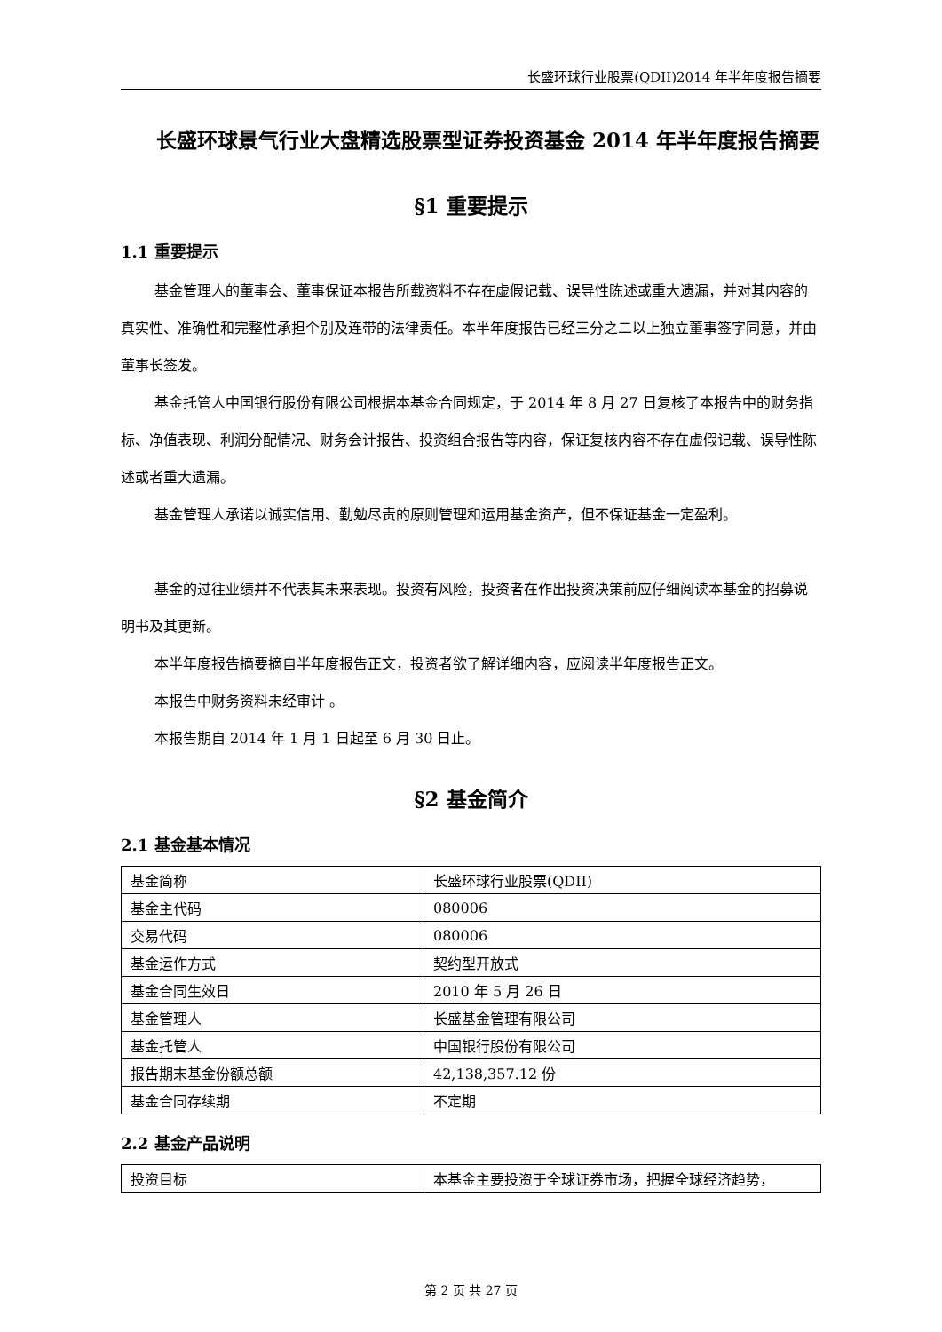长盛环球行业股票(QDII)2014 年半年度报告摘要
长盛环球景气行业大盘精选股票型证券投资基金 2014 年半年度报告摘要
§1 重要提示
1.1 重要提示
基金管理人的董事会、董事保证本报告所载资料不存在虚假记载、误导性陈述或重大遗漏，并对其内容的真实性、准确性和完整性承担个别及连带的法律责任。本半年度报告已经三分之二以上独立董事签字同意，并由董事长签发。
基金托管人中国银行股份有限公司根据本基金合同规定，于 2014 年 8 月 27 日复核了本报告中的财务指标、净值表现、利润分配情况、财务会计报告、投资组合报告等内容，保证复核内容不存在虚假记载、误导性陈述或者重大遗漏。
基金管理人承诺以诚实信用、勤勉尽责的原则管理和运用基金资产，但不保证基金一定盈利。
基金的过往业绩并不代表其未来表现。投资有风险，投资者在作出投资决策前应仔细阅读本基金的招募说明书及其更新。
本半年度报告摘要摘自半年度报告正文，投资者欲了解详细内容，应阅读半年度报告正文。
本报告中财务资料未经审计 。
本报告期自 2014 年 1 月 1 日起至 6 月 30 日止。
§2 基金简介
2.1 基金基本情况
| 基金简称 | 长盛环球行业股票(QDII) |
| 基金主代码 | 080006 |
| 交易代码 | 080006 |
| 基金运作方式 | 契约型开放式 |
| 基金合同生效日 | 2010 年 5 月 26 日 |
| 基金管理人 | 长盛基金管理有限公司 |
| 基金托管人 | 中国银行股份有限公司 |
| 报告期末基金份额总额 | 42,138,357.12 份 |
| 基金合同存续期 | 不定期 |
2.2 基金产品说明
| 投资目标 | 本基金主要投资于全球证券市场，把握全球经济趋势， |
第 2 页 共 27 页